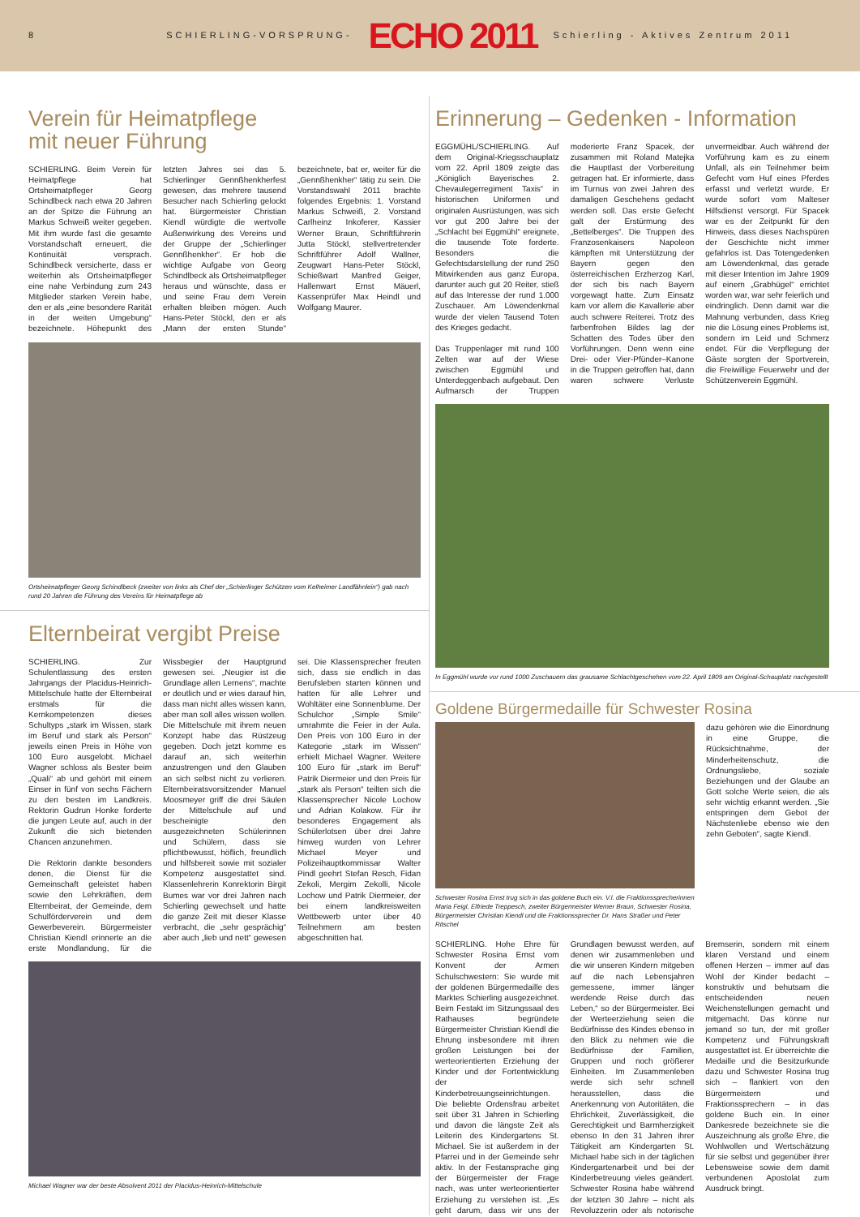8 SCHIERLING-VORSPRUNG- ECHO 2011 Schierling - Aktives Zentrum 2011
Verein für Heimatpflege
mit neuer Führung
SCHIERLING. Beim Verein für Heimatpflege hat Ortsheimatpfleger Georg Schindlbeck nach etwa 20 Jahren an der Spitze die Führung an Markus Schweiß weiter gegeben. Mit ihm wurde fast die gesamte Vorstandschaft erneuert, die Kontinuität versprach. Schindlbeck versicherte, dass er weiterhin als Ortsheimatpfleger eine nahe Verbindung zum 243 Mitglieder starken Verein habe, den er als „eine besondere Rarität in der weiten Umgebung“ bezeichnete. Höhepunkt des letzten Jahres sei das 5. Schierlinger Gennßhenkherfest gewesen, das mehrere tausend Besucher nach Schierling gelockt hat. Bürgermeister Christian Kiendl würdigte die wertvolle Außenwirkung des Vereins und der Gruppe der „Schierlinger Gennßhenkher“. Er hob die wichtige Aufgabe von Georg Schindlbeck als Ortsheimatpfleger heraus und wünschte, dass er und seine Frau dem Verein erhalten bleiben mögen. Auch Hans-Peter Stöckl, den er als „Mann der ersten Stunde“ bezeichnete, bat er, weiter für die „Gennßhenkher“ tätig zu sein. Die Vorstandswahl 2011 brachte folgendes Ergebnis: 1. Vorstand Markus Schweiß, 2. Vorstand Carlheinz Inkoferer, Kassier Werner Braun, Schriftführerin Jutta Stöckl, stellvertretender Schriftführer Adolf Wallner, Zeugwart Hans-Peter Stöckl, Schießwart Manfred Geiger, Hallenwart Ernst Mäuerl, Kassenprüfer Max Heindl und Wolfgang Maurer.
Ortsheimatpfleger Georg Schindlbeck (zweiter von links als Chef der „Schierlinger Schützen vom Kelheimer Landfähnlein“) gab nach rund 20 Jahren die Führung des Vereins für Heimatpflege ab
Elternbeirat vergibt Preise
SCHIERLING. Zur Schulentlassung des ersten Jahrgangs der Placidus-Heinrich-Mittelschule hatte der Elternbeirat erstmals für die Kernkompetenzen dieses Schultyps „stark im Wissen, stark im Beruf und stark als Person“ jeweils einen Preis in Höhe von 100 Euro ausgelobt. Michael Wagner schloss als Bester beim „Quali“ ab und gehört mit einem Einser in fünf von sechs Fächern zu den besten im Landkreis. Rektorin Gudrun Honke forderte die jungen Leute auf, auch in der Zukunft die sich bietenden Chancen anzunehmen.
Die Rektorin dankte besonders denen, die Dienst für die Gemeinschaft geleistet haben sowie den Lehrkräften, dem Elternbeirat, der Gemeinde, dem Schulförderverein und dem Gewerbeverein. Bürgermeister Christian Kiendl erinnerte an die erste Mondlandung, für die Wissbegier der Hauptgrund gewesen sei. „Neugier ist die Grundlage allen Lernens“, machte er deutlich und er wies darauf hin, dass man nicht alles wissen kann, aber man soll alles wissen wollen. Die Mittelschule mit ihrem neuen Konzept habe das Rüstzeug gegeben. Doch jetzt komme es darauf an, sich weiterhin anzustrengen und den Glauben an sich selbst nicht zu verlieren. Elternbeiratsvorsitzender Manuel Moosmeyer griff die drei Säulen der Mittelschule auf und bescheinigte den ausgezeichneten Schülerinnen und Schülern, dass sie pflichtbewusst, höflich, freundlich und hilfsbereit sowie mit sozialer Kompetenz ausgestattet sind. Klassenlehrerin Konrektorin Birgit Bumes war vor drei Jahren nach Schierling gewechselt und hatte die ganze Zeit mit dieser Klasse verbracht, die „sehr gesprächig“ aber auch „lieb und nett“ gewesen sei. Die Klassensprecher freuten sich, dass sie endlich in das Berufsleben starten können und hatten für alle Lehrer und Wohltäter eine Sonnenblume. Der Schulchor „Simple Smile“ umrahmte die Feier in der Aula. Den Preis von 100 Euro in der Kategorie „stark im Wissen“ erhielt Michael Wagner. Weitere 100 Euro für „stark im Beruf“ Patrik Diermeier und den Preis für „stark als Person“ teilten sich die Klassensprecher Nicole Lochow und Adrian Kolakow. Für ihr besonderes Engagement als Schülerlotsen über drei Jahre hinweg wurden von Lehrer Michael Meyer und Polizeihauptkommissar Walter Pindl geehrt Stefan Resch, Fidan Zekoli, Mergim Zekolli, Nicole Lochow und Patrik Diermeier, der bei einem landkreisweiten Wettbewerb unter über 40 Teilnehmern am besten abgeschnitten hat.
Michael Wagner war der beste Absolvent 2011 der Placidus-Heinrich-Mittelschule
Erinnerung – Gedenken - Information
EGGMÜHL/SCHIERLING. Auf dem Original-Kriegsschauplatz vom 22. April 1809 zeigte das „Königlich Bayerisches 2. Chevaulegerregiment Taxis“ in historischen Uniformen und originalen Ausrüstungen, was sich vor gut 200 Jahre bei der „Schlacht bei Eggmühl“ ereignete, die tausende Tote forderte. Besonders die Gefechtsdarstellung der rund 250 Mitwirkenden aus ganz Europa, darunter auch gut 20 Reiter, stieß auf das Interesse der rund 1.000 Zuschauer. Am Löwendenkmal wurde der vielen Tausend Toten des Krieges gedacht.
Das Truppenlager mit rund 100 Zelten war auf der Wiese zwischen Eggmühl und Unterdeggenbach aufgebaut. Den Aufmarsch der Truppen moderierte Franz Spacek, der zusammen mit Roland Matejka die Hauptlast der Vorbereitung getragen hat. Er informierte, dass im Turnus von zwei Jahren des damaligen Geschehens gedacht werden soll. Das erste Gefecht galt der Erstürmung des „Bettelberges“. Die Truppen des Franzosenkaisers Napoleon kämpften mit Unterstützung der Bayern gegen den österreichischen Erzherzog Karl, der sich bis nach Bayern vorgewagt hatte. Zum Einsatz kam vor allem die Kavallerie aber auch schwere Reiterei. Trotz des farbenfrohen Bildes lag der Schatten des Todes über den Vorführungen. Denn wenn eine Drei- oder Vier-Pfünder–Kanone in die Truppen getroffen hat, dann waren schwere Verluste unvermeidbar. Auch während der Vorführung kam es zu einem Unfall, als ein Teilnehmer beim Gefecht vom Huf eines Pferdes erfasst und verletzt wurde. Er wurde sofort vom Malteser Hilfsdienst versorgt. Für Spacek war es der Zeitpunkt für den Hinweis, dass dieses Nachspüren der Geschichte nicht immer gefahrlos ist. Das Totengedenken am Löwendenkmal, das gerade mit dieser Intention im Jahre 1909 auf einem „Grabhügel“ errichtet worden war, war sehr feierlich und eindringlich. Denn damit war die Mahnung verbunden, dass Krieg nie die Lösung eines Problems ist, sondern im Leid und Schmerz endet. Für die Verpflegung der Gäste sorgten der Sportverein, die Freiwillige Feuerwehr und der Schützenverein Eggmühl.
In Eggmühl wurde vor rund 1000 Zuschauern das grausame Schlachtgeschehen vom 22. April 1809 am Original-Schauplatz nachgestellt
Goldene Bürgermedaille für Schwester Rosina
Schwester Rosina Ernst trug sich in das goldene Buch ein. V.l. die Fraktionssprecherinnen Maria Feigl, Elfriede Treppesch, zweiter Bürgermeister Werner Braun, Schwester Rosina, Bürgermeister Christian Kiendl und die Fraktionssprecher Dr. Hans Straßer und Peter Ritschel
dazu gehören wie die Einordnung in eine Gruppe, die Rücksichtnahme, der Minderheitenschutz, die Ordnungsliebe, soziale Beziehungen und der Glaube an Gott solche Werte seien, die als sehr wichtig erkannt werden. „Sie entspringen dem Gebot der Nächstenliebe ebenso wie den zehn Geboten“, sagte Kiendl.
SCHIERLING. Hohe Ehre für Schwester Rosina Ernst vom Konvent der Armen Schulschwestern: Sie wurde mit der goldenen Bürgermedaille des Marktes Schierling ausgezeichnet. Beim Festakt im Sitzungssaal des Rathauses begründete Bürgermeister Christian Kiendl die Ehrung insbesondere mit ihren großen Leistungen bei der werteorientierten Erziehung der Kinder und der Fortentwicklung der Kinderbetreuungseinrichtungen. Die beliebte Ordensfrau arbeitet seit über 31 Jahren in Schierling und davon die längste Zeit als Leiterin des Kindergartens St. Michael. Sie ist außerdem in der Pfarrei und in der Gemeinde sehr aktiv. In der Festansprache ging der Bürgermeister der Frage nach, was unter werteorientierter Erziehung zu verstehen ist. „Es geht darum, dass wir uns der Grundlagen bewusst werden, auf denen wir zusammenleben und die wir unseren Kindern mitgeben auf die nach Lebensjahren gemessene, immer länger werdende Reise durch das Leben,“ so der Bürgermeister. Bei der Werteerziehung seien die Bedürfnisse des Kindes ebenso in den Blick zu nehmen wie die Bedürfnisse der Familien, Gruppen und noch größerer Einheiten. Im Zusammenleben werde sich sehr schnell herausstellen, dass die Anerkennung von Autoritäten, die Ehrlichkeit, Zuverlässigkeit, die Gerechtigkeit und Barmherzigkeit ebenso In den 31 Jahren ihrer Tätigkeit am Kindergarten St. Michael habe sich in der täglichen Kindergartenarbeit und bei der Kinderbetreuung vieles geändert. Schwester Rosina habe während der letzten 30 Jahre – nicht als Revoluzzerin oder als notorische Bremserin, sondern mit einem klaren Verstand und einem offenen Herzen – immer auf das Wohl der Kinder bedacht – konstruktiv und behutsam die entscheidenden neuen Weichenstellungen gemacht und mitgemacht. Das könne nur jemand so tun, der mit großer Kompetenz und Führungskraft ausgestattet ist. Er überreichte die Medaille und die Besitzurkunde dazu und Schwester Rosina trug sich – flankiert von den Bürgermeistern und Fraktionssprechern – in das goldene Buch ein. In einer Dankesrede bezeichnete sie die Auszeichnung als große Ehre, die Wohlwollen und Wertschätzung für sie selbst und gegenüber ihrer Lebensweise sowie dem damit verbundenen Apostolat zum Ausdruck bringt.